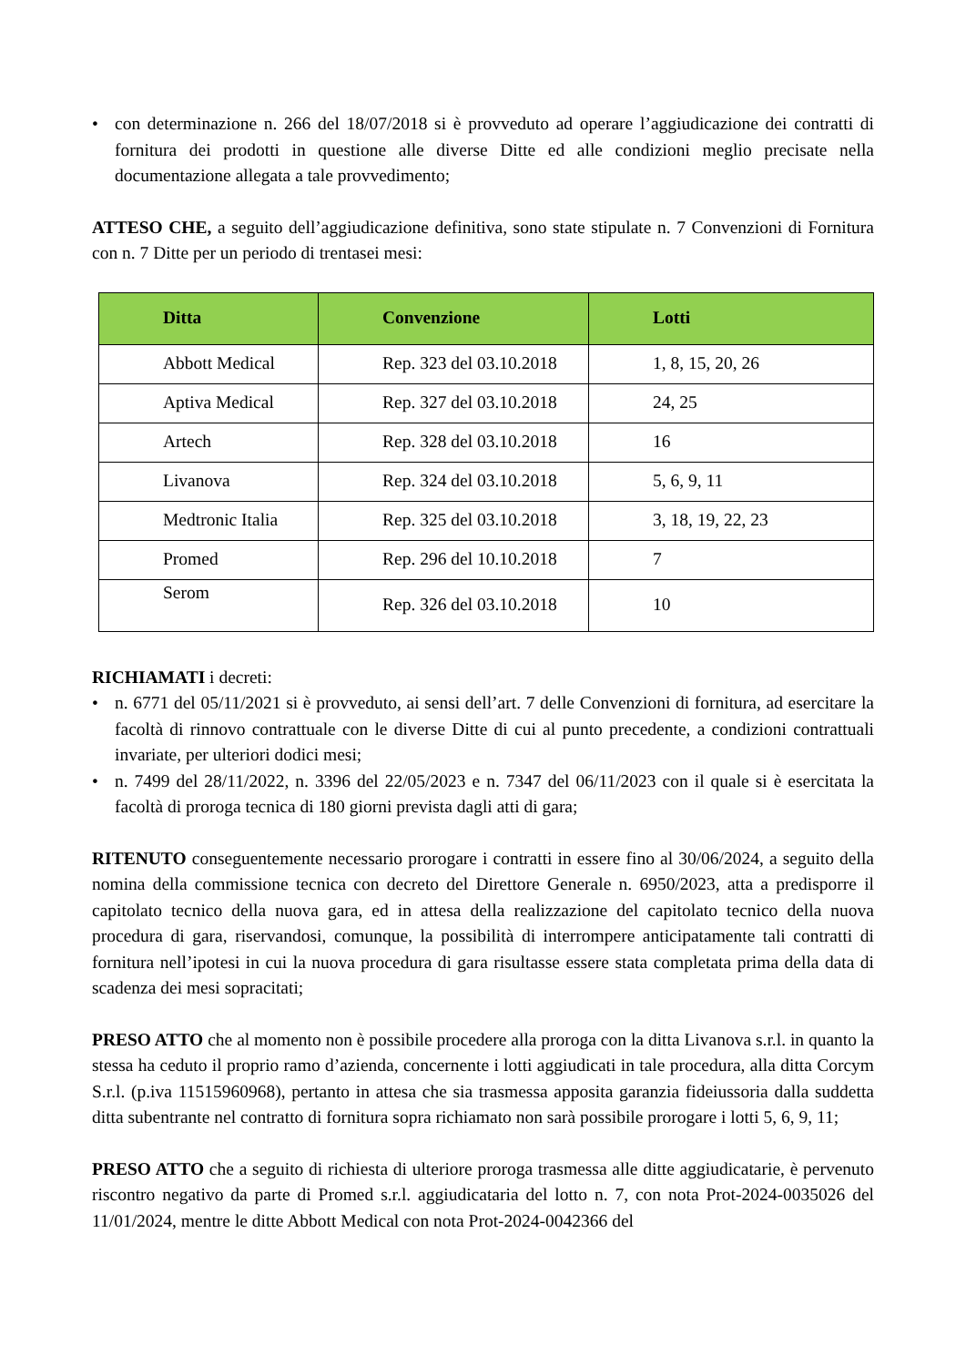• con determinazione n. 266 del 18/07/2018 si è provveduto ad operare l’aggiudicazione dei contratti di fornitura dei prodotti in questione alle diverse Ditte ed alle condizioni meglio precisate nella documentazione allegata a tale provvedimento;
ATTESO CHE, a seguito dell’aggiudicazione definitiva, sono state stipulate n. 7 Convenzioni di Fornitura con n. 7 Ditte per un periodo di trentasei mesi:
| Ditta | Convenzione | Lotti |
| --- | --- | --- |
| Abbott Medical | Rep. 323 del 03.10.2018 | 1, 8, 15, 20, 26 |
| Aptiva Medical | Rep. 327 del 03.10.2018 | 24, 25 |
| Artech | Rep. 328 del 03.10.2018 | 16 |
| Livanova | Rep. 324 del 03.10.2018 | 5, 6, 9, 11 |
| Medtronic Italia | Rep. 325 del 03.10.2018 | 3, 18, 19, 22, 23 |
| Promed | Rep. 296 del 10.10.2018 | 7 |
| Serom | Rep. 326 del 03.10.2018 | 10 |
RICHIAMATI i decreti:
• n. 6771 del 05/11/2021 si è provveduto, ai sensi dell’art. 7 delle Convenzioni di fornitura, ad esercitare la facoltà di rinnovo contrattuale con le diverse Ditte di cui al punto precedente, a condizioni contrattuali invariate, per ulteriori dodici mesi;
• n. 7499 del 28/11/2022, n. 3396 del 22/05/2023 e n. 7347 del 06/11/2023 con il quale si è esercitata la facoltà di proroga tecnica di 180 giorni prevista dagli atti di gara;
RITENUTO conseguentemente necessario prorogare i contratti in essere fino al 30/06/2024, a seguito della nomina della commissione tecnica con decreto del Direttore Generale n. 6950/2023, atta a predisporre il capitolato tecnico della nuova gara, ed in attesa della realizzazione del capitolato tecnico della nuova procedura di gara, riservandosi, comunque, la possibilità di interrompere anticipatamente tali contratti di fornitura nell’ipotesi in cui la nuova procedura di gara risultasse essere stata completata prima della data di scadenza dei mesi sopracitati;
PRESO ATTO che al momento non è possibile procedere alla proroga con la ditta Livanova s.r.l. in quanto la stessa ha ceduto il proprio ramo d’azienda, concernente i lotti aggiudicati in tale procedura, alla ditta Corcym S.r.l. (p.iva 11515960968), pertanto in attesa che sia trasmessa apposita garanzia fideiussoria dalla suddetta ditta subentrante nel contratto di fornitura sopra richiamato non sarà possibile prorogare i lotti 5, 6, 9, 11;
PRESO ATTO che a seguito di richiesta di ulteriore proroga trasmessa alle ditte aggiudicatarie, è pervenuto riscontro negativo da parte di Promed s.r.l. aggiudicataria del lotto n. 7, con nota Prot-2024-0035026 del 11/01/2024, mentre le ditte Abbott Medical con nota Prot-2024-0042366 del